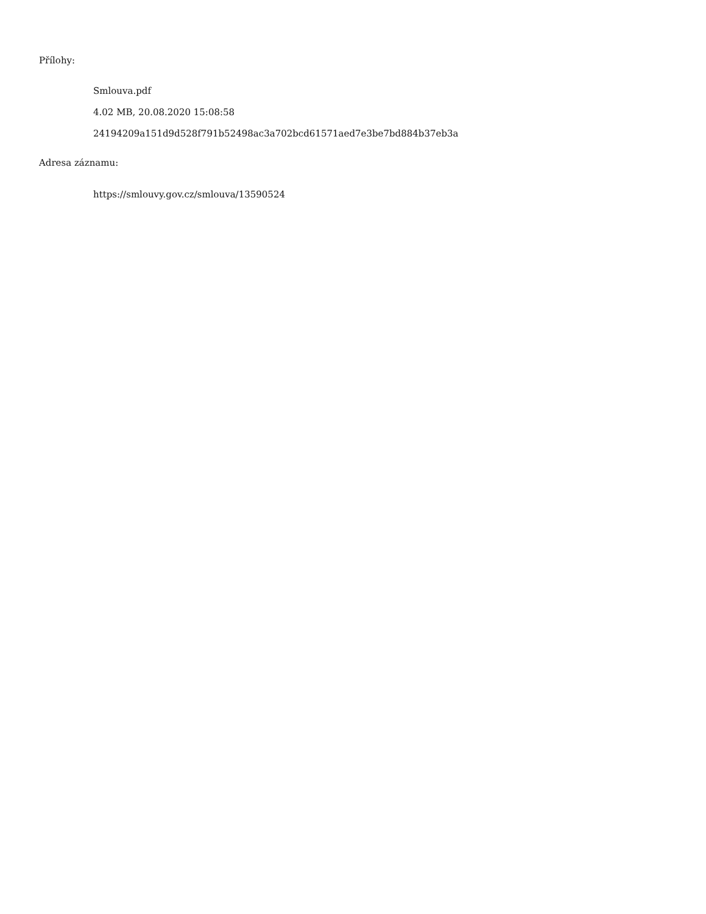Přílohy:
Smlouva.pdf
4.02 MB, 20.08.2020 15:08:58
24194209a151d9d528f791b52498ac3a702bcd61571aed7e3be7bd884b37eb3a
Adresa záznamu:
https://smlouvy.gov.cz/smlouva/13590524